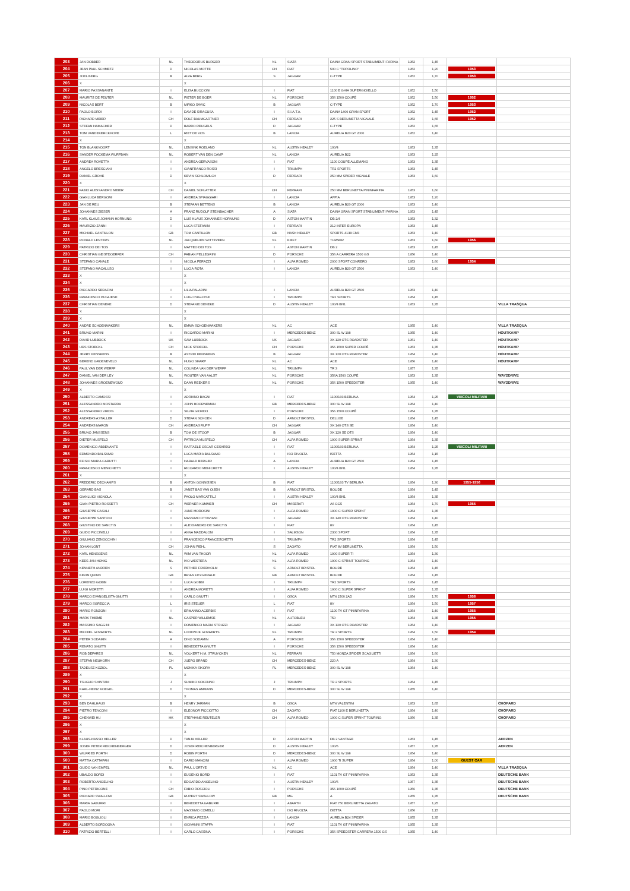| 203 | JAN DOBBER | NL | THEODORUS BURGER | NL | SIATA | DAINA GRAN SPORT STABILIMENTI FARINA | 1952 | 1,45 | | |
| 204 | JEAN PAUL SCHMETZ | D | NICOLAS MOTTE | CH | FIAT | 500 C "TOPOLINO" | 1952 | 1,20 | 1953 | |
| 205 | JOEL BERG | B | ALVA BERG | S | JAGUAR | C-TYPE | 1952 | 1,70 | 1953 | |
| 206 | X | | X | | | | | | | |
| 207 | MARIO PASSANANTE | I | ELISA BUCCIONI | I | FIAT | 1100 E GHIA SUPERGIOIELLO | 1952 | 1,50 | | |
| 208 | MAURITS DE PEUTER | NL | PIETER DE BOER | NL | PORSCHE | 356 1500 COUPÉ | 1952 | 1,50 | 1952 | |
| 209 | NICOLAS BERT | B | MIRKO SAVIC | B | JAGUAR | C-TYPE | 1952 | 1,70 | 1953 | |
| 210 | PAOLO BORDI | I | DAVIDE SIRACUSA | I | S.I.A.T.A. | DAINA 1400 GRAN SPORT | 1952 | 1,45 | 1952 | |
| 211 | RICHARD MEIER | CH | ROLF BAUMGARTNER | CH | FERRARI | 225 S BERLINETTA VIGNALE | 1952 | 1,65 | 1952 | |
| 212 | STEFAN HAMACHER | D | BARDO REUGELS | D | JAGUAR | C-TYPE | 1952 | 1,65 | | |
| 213 | TOM VANDEKERCKHOVE | L | RIET DE VOS | B | LANCIA | AURELIA B20 GT 2000 | 1952 | 1,40 | | |
| 214 | X | | X | | | | | | | |
| 215 | TON BLANKVOORT | NL | LENSINK ROELAND | NL | AUSTIN HEALEY | 100/4 | 1953 | 1,35 | | |
| 216 | SANDER FOCKEMA WURFBAIN | NL | ROBERT VAN DEN CAMP | NL | LANCIA | AURELIA B22 | 1953 | 1,25 | | |
| 217 | ANDREA ROVETTA | I | ANDREA GERVASONI | I | FIAT | 1100 COUPÉ ALLEMANO | 1953 | 1,35 | | |
| 218 | ANGELO BRESCIANI | I | GIANFRANCO ROSSI | I | TRIUMPH | TR2 SPORTS | 1953 | 1,45 | | |
| 219 | DANIEL GROHE | D | KEVIN SCHLOMILCH | D | FERRARI | 250 MM SPIDER VIGNALE | 1953 | 1,60 | | |
| 220 | X | | X | | | | | | | |
| 221 | FABIO ALESSANDRO MEIER | CH | DANIEL SCHLATTER | CH | FERRARI | 250 MM BERLINETTA PININFARINA | 1953 | 1,60 | | |
| 222 | GIANLUCA BERGOMI | I | ANDREA SPIAGGIARI | I | LANCIA | APPIA | 1953 | 1,20 | | |
| 223 | JAN DE REU | B | STEFAAN BETTENS | B | LANCIA | AURELIA B20 GT 2000 | 1953 | 1,40 | | |
| 224 | JOHANNES ZIESER | A | FRANZ RUDOLF STEINBACHER | A | SIATA | DAINA GRAN SPORT STABILIMENTI FARINA | 1953 | 1,45 | | |
| 225 | KARL KLAUS JOHANN HORNUNG | D | LUIS KLAUS JOHANNES HORNUNG | D | ASTON MARTIN | DB 2/4 | 1953 | 1,32 | | |
| 226 | MAURIZIO ZANNI | I | LUCA STEFANINI | I | FERRARI | 212 INTER EUROPA | 1953 | 1,45 | | |
| 227 | MICHAEL CANTILLON | GB | TOM CANTILLON | GB | NASH HEALEY | SPORTS 4138 CM3 | 1953 | 1,40 | | |
| 228 | RONALD LENTERS | NL | JACQUELIEN WITTEVEEN | NL | KIEFT | TURNER | 1953 | 1,60 | 1956 | |
| 229 | PATRIZIO DEI TOS | I | MATTEO DEI TOS | I | ASTON MARTIN | DB 2 | 1953 | 1,45 | | |
| 230 | CHRISTIAN GEISTDOERFER | CH | FABIAN PELLEGRINI | D | PORSCHE | 356 A CARRERA 1500 GS | 1956 | 1,40 | | |
| 231 | STEFANO CANALE | I | NICOLA PERAZZI | I | ALFA ROMEO | 2000 SPORT CONRERO | 1953 | 1,60 | 1954 | |
| 232 | STEFANO MACALUSO | I | LUCIA ROTA | I | LANCIA | AURELIA B20 GT 2500 | 1953 | 1,40 | | |
| 233 | X | | X | | | | | | | |
| 234 | X | | X | | | | | | | |
| 235 | RICCARDO SERAFINI | I | LILIA PALADINI | I | LANCIA | AURELIA B20 GT 2500 | 1953 | 1,40 | | |
| 236 | FRANCESCO PUGLIESE | I | LUIGI PUGLIESE | I | TRIUMPH | TR2 SPORTS | 1954 | 1,45 | | |
| 237 | CHRISTIAN DENEKE | D | STEFANIE DENEKE | D | AUSTIN HEALEY | 100/4 BN1 | 1953 | 1,35 | | VILLA TRASQUA |
| 238 | X | | X | | | | | | | |
| 239 | X | | X | | | | | | | |
| 240 | ANDRE SCHOENMAKERS | NL | EMMA SCHOENMAKERS | NL | AC | ACE | 1955 | 1,40 | | VILLA TRASQUA |
| 241 | BRUNO MARINI | I | RICCARDO MARINI | I | MERCEDES-BENZ | 300 SL W 198 | 1955 | 1,40 | | HOUTKAMP |
| 242 | DAVID LUBBOCK | UK | SAM LUBBOCK | UK | JAGUAR | XK 120 OTS ROADSTER | 1951 | 1,40 | | HOUTKAMP |
| 243 | URS STOECKL | CH | NICK STOECKL | CH | PORSCHE | 356 1500 SUPER COUPÉ | 1953 | 1,35 | | HOUTKAMP |
| 244 | JERRY HENSKENS | B | ASTRID HENSKENS | B | JAGUAR | XK 120 OTS ROADSTER | 1954 | 1,40 | | HOUTKAMP |
| 245 | BEREND GROENEVELD | NL | HUGO SHARP | NL | AC | ACE | 1956 | 1,40 | | HOUTKAMP |
| 246 | PAUL VAN DER WERFF | NL | COLINDA VAN DER WERFF | NL | TRIUMPH | TR 3 | 1957 | 1,35 | | |
| 247 | DANIEL VAN DER LEY | NL | WOUTER VAN AALST | NL | PORSCHE | 356A 1500 COUPÉ | 1953 | 1,35 | | WAY2DRIVE |
| 248 | JOHANNES GROENEWOUD | NL | DAAN REEKERS | NL | PORSCHE | 356 1500 SPEEDSTER | 1955 | 1,40 | | WAY2DRIVE |
| 249 | X | | X | | | | | | | |
| 250 | ALBERTO CAMOSSI | I | ADRIANO BAGNI | I | FIAT | 1100/103 BERLINA | 1954 | 1,25 | VEICOLI MILITARI | |
| 251 | ALESSANDRO MOSTARDA | I | JOHN HOORNEMAN | GB | MERCEDES-BENZ | 300 SL W 198 | 1954 | 1,40 | | |
| 252 | ALESSANDRO VIRDIS | I | SILVIA GIORDO | I | PORSCHE | 356 1500 COUPÉ | 1954 | 1,35 | | |
| 253 | ANDREAS ASTALLER | D | STEFAN SCHOEN | D | ARNOLT BRISTOL | DELUXE | 1954 | 1,45 | | |
| 254 | ANDREAS MARON | CH | ANDREAS RUPP | CH | JAGUAR | XK 140 OTS SE | 1954 | 1,40 | | |
| 255 | BRUNO JANSSENS | B | TOM DE STOOP | B | JAGUAR | XK 120 SE OTS | 1954 | 1,40 | | |
| 256 | DIETER MUSFELD | CH | PATRICIA MUSFELD | CH | ALFA ROMEO | 1900 SUPER SPRINT | 1954 | 1,35 | | |
| 257 | DOMENICO ABBENANTE | I | RAFFAELE OSCAR CESAREO | I | FIAT | 1100/103 BERLINA | 1954 | 1,25 | VEICOLI MILITARI | |
| 258 | EDMONDO BALSAMO | I | LUCA MARIA BALSAMO | I | ISO RIVOLTA | ISETTA | 1954 | 1,15 | | |
| 259 | EFISIO MARIA CARUTTI | I | HARALD BERGER | A | LANCIA | AURELIA B20 GT 2500 | 1954 | 1,45 | | |
| 260 | FRANCESCO MENICHETTI | I | RICCARDO MENICHETTI | I | AUSTIN HEALEY | 100/4 BN1 | 1954 | 1,35 | | |
| 261 | X | | X | | | | | | | |
| 262 | FREDERIC DECHAMPS | B | ANTON GONNISSEN | B | FIAT | 1100/103 TV BERLINA | 1954 | 1,30 | 1955-1956 | |
| 263 | GERARD BAS | B | JANET BAS VAN OIJEN | B | ARNOLT BRISTOL | BOLIDE | 1954 | 1,45 | | |
| 264 | GIANLUIGI VIGNOLA | I | PAOLO MARCATTILJ | I | AUSTIN HEALEY | 100/4 BN1 | 1954 | 1,35 | | |
| 265 | GIAN-PIETRO ROSSETTI | CH | WERNER KUMMER | CH | MASERATI | A6 GCS | 1954 | 1,70 | 1955 | |
| 266 | GIUSEPPE CASALI | I | JUNE MOROSINI | I | ALFA ROMEO | 1900 C SUPER SPRINT | 1954 | 1,35 | | |
| 267 | GIUSEPPE SANTONI | I | MASSIMO OTTAVIANI | I | JAGUAR | XK 140 OTS ROADSTER | 1954 | 1,40 | | |
| 268 | GIUSTINO DE SANCTIS | I | ALESSANDRO DE SANCTIS | I | FIAT | 8V | 1954 | 1,45 | | |
| 269 | GUIDO PICCINELLI | I | ANNA MADDALONI | I | SALMSON | 2300 SPORT | 1954 | 1,35 | | |
| 270 | GIULIANO ZENOCCHINI | I | FRANCESCO FRANCESCHETTI | I | TRIUMPH | TR2 SPORTS | 1954 | 1,45 | | |
| 271 | JOHAN LONT | CH | JOHAN PIEHL | S | ZAGATO | FIAT 8V BERLINETTA | 1954 | 1,50 | | |
| 272 | KARL HENSGENS | NL | WIM VAN THOOR | NL | ALFA ROMEO | 1900 SUPER TI | 1954 | 1,30 | | |
| 273 | KEES-JAN HONIG | NL | IVO WESTERA | NL | ALFA ROMEO | 1900 C SPRINT TOURING | 1954 | 1,40 | | |
| 274 | KENNETH ANDREN | S | PETHER FRIEDHOLM | S | ARNOLT BRISTOL | BOLIDE | 1954 | 1,45 | | |
| 275 | KEVIN QUINN | GB | BRIAN FITZGERALD | GB | ARNOLT BRISTOL | BOLIDE | 1954 | 1,45 | | |
| 276 | LORENZO GOBBI | I | LUCA GOBBI | I | TRIUMPH | TR2 SPORTS | 1954 | 1,45 | | |
| 277 | LUIGI MORETTI | I | ANDREA MORETTI | I | ALFA ROMEO | 1900 C SUPER SPRINT | 1954 | 1,35 | | |
| 278 | MARCO EVANGELISTA GNUTTI | I | CARLO GNUTTI | I | OSCA | MT4 1500 2AD | 1954 | 1,70 | 1956 | |
| 279 | MARCO SGRECCIA | L | IRIS STEUER | L | FIAT | 8V | 1954 | 1,50 | 1957 | |
| 280 | MARIO RONZONI | I | ERMANNO ACERBIS | I | FIAT | 1100 TV GT PININFARINA | 1954 | 1,40 | 1955 | |
| 281 | MARK THIEME | NL | CASPER WILLEMSE | NL | AUTOBLEU | 750 | 1954 | 1,35 | 1955 | |
| 282 | MASSIMO SAGGINI | I | DOMENICO MARIA STRUZZI | I | JAGUAR | XK 120 OTS ROADSTER | 1954 | 1,40 | | |
| 283 | MICHIEL GOVAERTS | NL | LODEWIJK GOVAERTS | NL | TRIUMPH | TR 2 SPORTS | 1954 | 1,50 | 1954 | |
| 284 | PETER SODAMIN | A | DINO SODAMIN | A | PORSCHE | 356 1500 SPEEDSTER | 1954 | 1,40 | | |
| 285 | RENATO GNUTTI | I | BENEDETTA GNUTTI | I | PORSCHE | 356 1500 SPEEDSTER | 1954 | 1,40 | | |
| 286 | ROB DEFARES | NL | VOLKERT H.M. STRUYCKEN | NL | FERRARI | 750 MONZA SPIDER SCAGLIETTI | 1954 | 1,60 | | |
| 287 | STEFAN NEUHORN | CH | JUERG BRAND | CH | MERCEDES-BENZ | 220 A | 1954 | 1,30 | | |
| 288 | TADEUSZ KOZIOL | PL | MONIKA SIKORA | PL | MERCEDES-BENZ | 300 SL W 198 | 1954 | 1,40 | | |
| 289 | X | | X | | | | | | | |
| 290 | TSUGUO SHINTANI | J | SUMIKO KOKONNO | J | TRIUMPH | TR 2 SPORTS | 1954 | 1,45 | | |
| 291 | KARL-HEINZ KOEGEL | D | THOMAS AMMANN | D | MERCEDES-BENZ | 300 SL W 198 | 1955 | 1,40 | | |
| 292 | X | | X | | | | | | | |
| 293 | BEN DAHLHAUS | B | HENRY JARMAN | B | OSCA | MT4 VALENTINI | 1953 | 1,65 | | CHOPARD |
| 294 | PIETRO TENCONI | I | ELEONOR PICCIOTTO | CH | ZAGATO | FIAT 1100 E BERLINETTA | 1954 | 1,40 | | CHOPARD |
| 295 | CHENWEI HU | HK | STEPHANE REUTELER | CH | ALFA ROMEO | 1900 C SUPER SPRINT TOURING | 1956 | 1,35 | | CHOPARD |
| 296 | X | | X | | | | | | | |
| 297 | X | | X | | | | | | | |
| 298 | KLAUS-HASSO HELLER | D | TANJA HELLER | D | ASTON MARTIN | DB 2 VANTAGE | 1953 | 1,45 | | AERZEN |
| 299 | JOSEF PETER REICHENBERGER | D | JOSEF REICHENBERGER | D | AUSTIN HEALEY | 100/6 | 1957 | 1,35 | | AERZEN |
| 300 | WILFRIED PORTH | D | ROBIN PORTH | D | MERCEDES-BENZ | 300 SL W 198 | 1954 | 1,40 | | |
| 500 | MATTIA CATTAPAN | I | DARIO MANCINI | I | ALFA ROMEO | 1900 TI SUPER | 1954 | 1,00 | GUEST CAR | |
| 301 | GUIDO VAN EMPEL | NL | PAUL L'ORTYE | NL | AC | ACE | 1954 | 1,40 | | VILLA TRASQUA |
| 302 | UBALDO BORDI | I | EUGENIO BORDI | I | FIAT | 1101 TV GT PININFARINA | 1953 | 1,35 | | DEUTSCHE BANK |
| 303 | ROBERTO ANGELINO | I | EDOARDO ANGELINO | I | AUSTIN HEALEY | 100/6 | 1957 | 1,35 | | DEUTSCHE BANK |
| 304 | PINO PETRICONE | CH | FABIO ROSCIOLI | I | PORSCHE | 356 1600 COUPÉ | 1956 | 1,35 | | DEUTSCHE BANK |
| 305 | RICHARD SWALLOW | GB | RUPERT SWALLOW | GB | MG | A | 1955 | 1,35 | | DEUTSCHE BANK |
| 306 | MARIA GABURRI | I | BENEDETTA GABURRI | I | ABARTH | FIAT 750 BERLINETTA ZAGATO | 1957 | 1,25 | | |
| 307 | PAOLO MORI | I | MASSIMO COMELLI | I | ISO RIVOLTA | ISETTA | 1956 | 1,15 | | |
| 308 | MARIO BOGLIOLI | I | ENRICA PEZZIA | I | LANCIA | AURELIA B24 SPIDER | 1955 | 1,35 | | |
| 309 | ALBERTO BORDOGNA | I | GIOVANNI STAFFA | I | FIAT | 1101 TV GT PININFARINA | 1955 | 1,35 | | |
| 310 | PATRIZIO BERTELLI | I | CARLO CASSINA | I | PORSCHE | 356 SPEEDSTER CARRERA 1500 GS | 1955 | 1,40 | | |